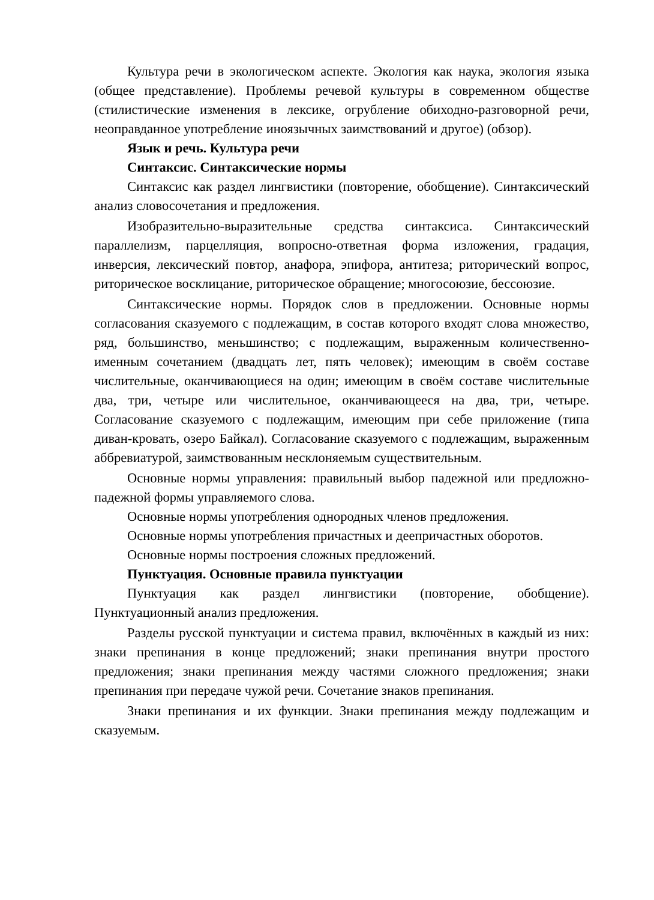Культура речи в экологическом аспекте. Экология как наука, экология языка (общее представление). Проблемы речевой культуры в современном обществе (стилистические изменения в лексике, огрубление обиходно-разговорной речи, неоправданное употребление иноязычных заимствований и другое) (обзор).
Язык и речь. Культура речи
Синтаксис. Синтаксические нормы
Синтаксис как раздел лингвистики (повторение, обобщение). Синтаксический анализ словосочетания и предложения.
Изобразительно-выразительные средства синтаксиса. Синтаксический параллелизм, парцелляция, вопросно-ответная форма изложения, градация, инверсия, лексический повтор, анафора, эпифора, антитеза; риторический вопрос, риторическое восклицание, риторическое обращение; многосоюзие, бессоюзие.
Синтаксические нормы. Порядок слов в предложении. Основные нормы согласования сказуемого с подлежащим, в состав которого входят слова множество, ряд, большинство, меньшинство; с подлежащим, выраженным количественно-именным сочетанием (двадцать лет, пять человек); имеющим в своём составе числительные, оканчивающиеся на один; имеющим в своём составе числительные два, три, четыре или числительное, оканчивающееся на два, три, четыре. Согласование сказуемого с подлежащим, имеющим при себе приложение (типа диван-кровать, озеро Байкал). Согласование сказуемого с подлежащим, выраженным аббревиатурой, заимствованным несклоняемым существительным.
Основные нормы управления: правильный выбор падежной или предложно-падежной формы управляемого слова.
Основные нормы употребления однородных членов предложения.
Основные нормы употребления причастных и деепричастных оборотов.
Основные нормы построения сложных предложений.
Пунктуация. Основные правила пунктуации
Пунктуация как раздел лингвистики (повторение, обобщение). Пунктуационный анализ предложения.
Разделы русской пунктуации и система правил, включённых в каждый из них: знаки препинания в конце предложений; знаки препинания внутри простого предложения; знаки препинания между частями сложного предложения; знаки препинания при передаче чужой речи. Сочетание знаков препинания.
Знаки препинания и их функции. Знаки препинания между подлежащим и сказуемым.